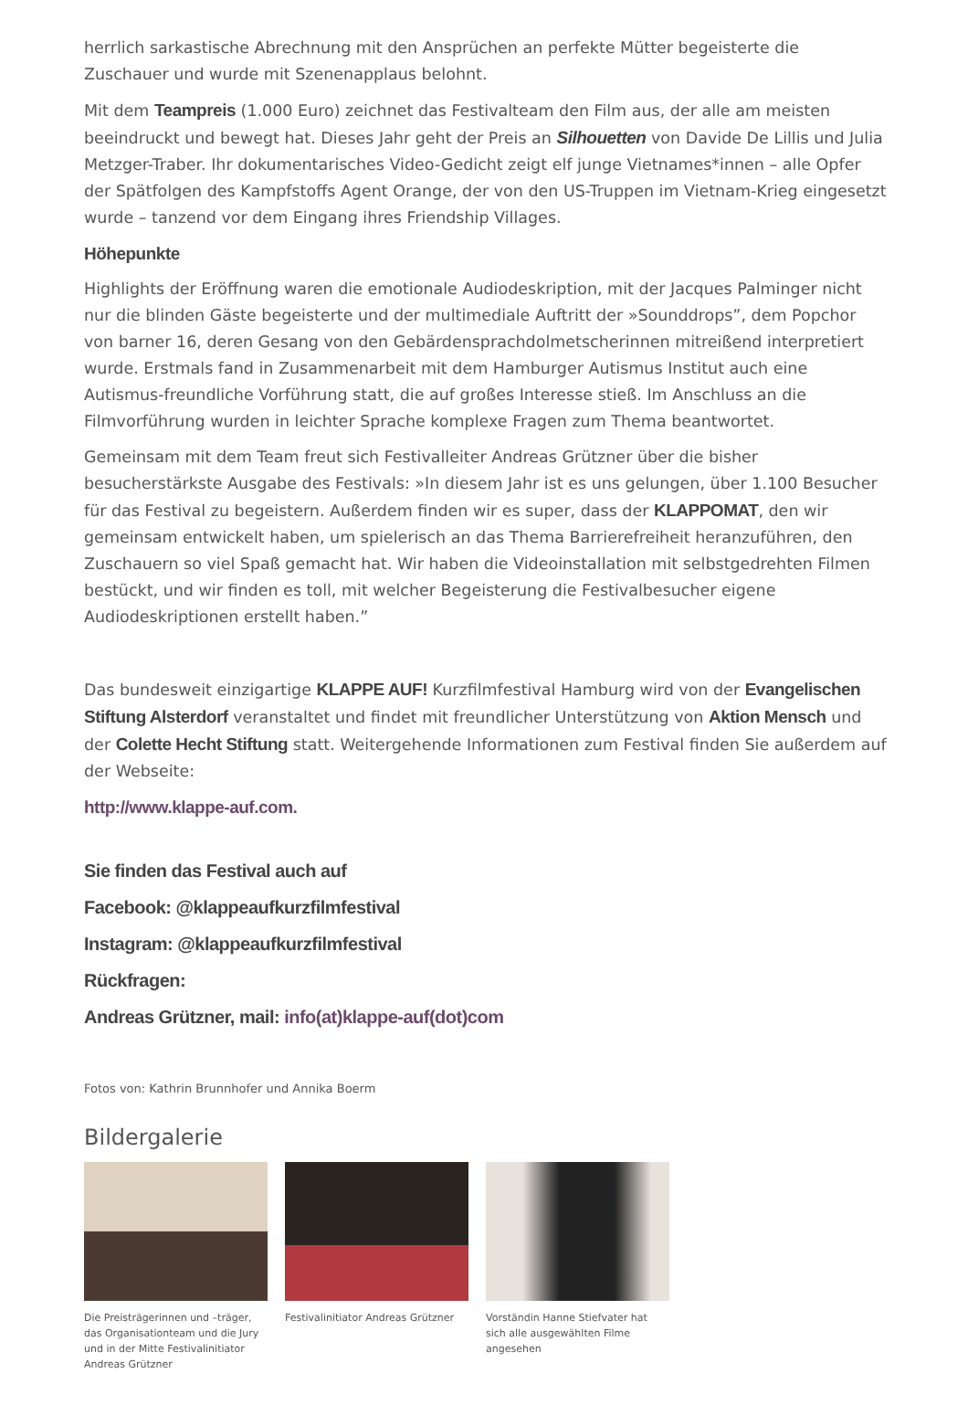herrlich sarkastische Abrechnung mit den Ansprüchen an perfekte Mütter begeisterte die Zuschauer und wurde mit Szenenapplaus belohnt.
Mit dem Teampreis (1.000 Euro) zeichnet das Festivalteam den Film aus, der alle am meisten beeindruckt und bewegt hat. Dieses Jahr geht der Preis an Silhouetten von Davide De Lillis und Julia Metzger-Traber. Ihr dokumentarisches Video-Gedicht zeigt elf junge Vietnames*innen – alle Opfer der Spätfolgen des Kampfstoffs Agent Orange, der von den US-Truppen im Vietnam-Krieg eingesetzt wurde – tanzend vor dem Eingang ihres Friendship Villages.
Höhepunkte
Highlights der Eröffnung waren die emotionale Audiodeskription, mit der Jacques Palminger nicht nur die blinden Gäste begeisterte und der multimediale Auftritt der »Sounddrops”, dem Popchor von barner 16, deren Gesang von den Gebärdensprachdolmetscherinnen mitreißend interpretiert wurde. Erstmals fand in Zusammenarbeit mit dem Hamburger Autismus Institut auch eine Autismus-freundliche Vorführung statt, die auf großes Interesse stieß. Im Anschluss an die Filmvorführung wurden in leichter Sprache komplexe Fragen zum Thema beantwortet.
Gemeinsam mit dem Team freut sich Festivalleiter Andreas Grützner über die bisher besucherstärkste Ausgabe des Festivals: »In diesem Jahr ist es uns gelungen, über 1.100 Besucher für das Festival zu begeistern. Außerdem finden wir es super, dass der KLAPPOMAT, den wir gemeinsam entwickelt haben, um spielerisch an das Thema Barrierefreiheit heranzuführen, den Zuschauern so viel Spaß gemacht hat. Wir haben die Videoinstallation mit selbstgedrehten Filmen bestückt, und wir finden es toll, mit welcher Begeisterung die Festivalbesucher eigene Audiodeskriptionen erstellt haben.”
Das bundesweit einzigartige KLAPPE AUF! Kurzfilmfestival Hamburg wird von der Evangelischen Stiftung Alsterdorf veranstaltet und findet mit freundlicher Unterstützung von Aktion Mensch und der Colette Hecht Stiftung statt. Weitergehende Informationen zum Festival finden Sie außerdem auf der Webseite:
http://www.klappe-auf.com.
Sie finden das Festival auch auf
Facebook: @klappeaufkurzfilmfestival
Instagram: @klappeaufkurzfilmfestival
Rückfragen:
Andreas Grützner, mail: info(at)klappe-auf(dot)com
Fotos von: Kathrin Brunnhofer und Annika Boerm
Bildergalerie
Die Preisträgerinnen und –träger, das Organisationteam und die Jury und in der Mitte Festivalinitiator Andreas Grützner
Festivalinitiator Andreas Grützner
Vorständin Hanne Stiefvater hat sich alle ausgewählten Filme angesehen